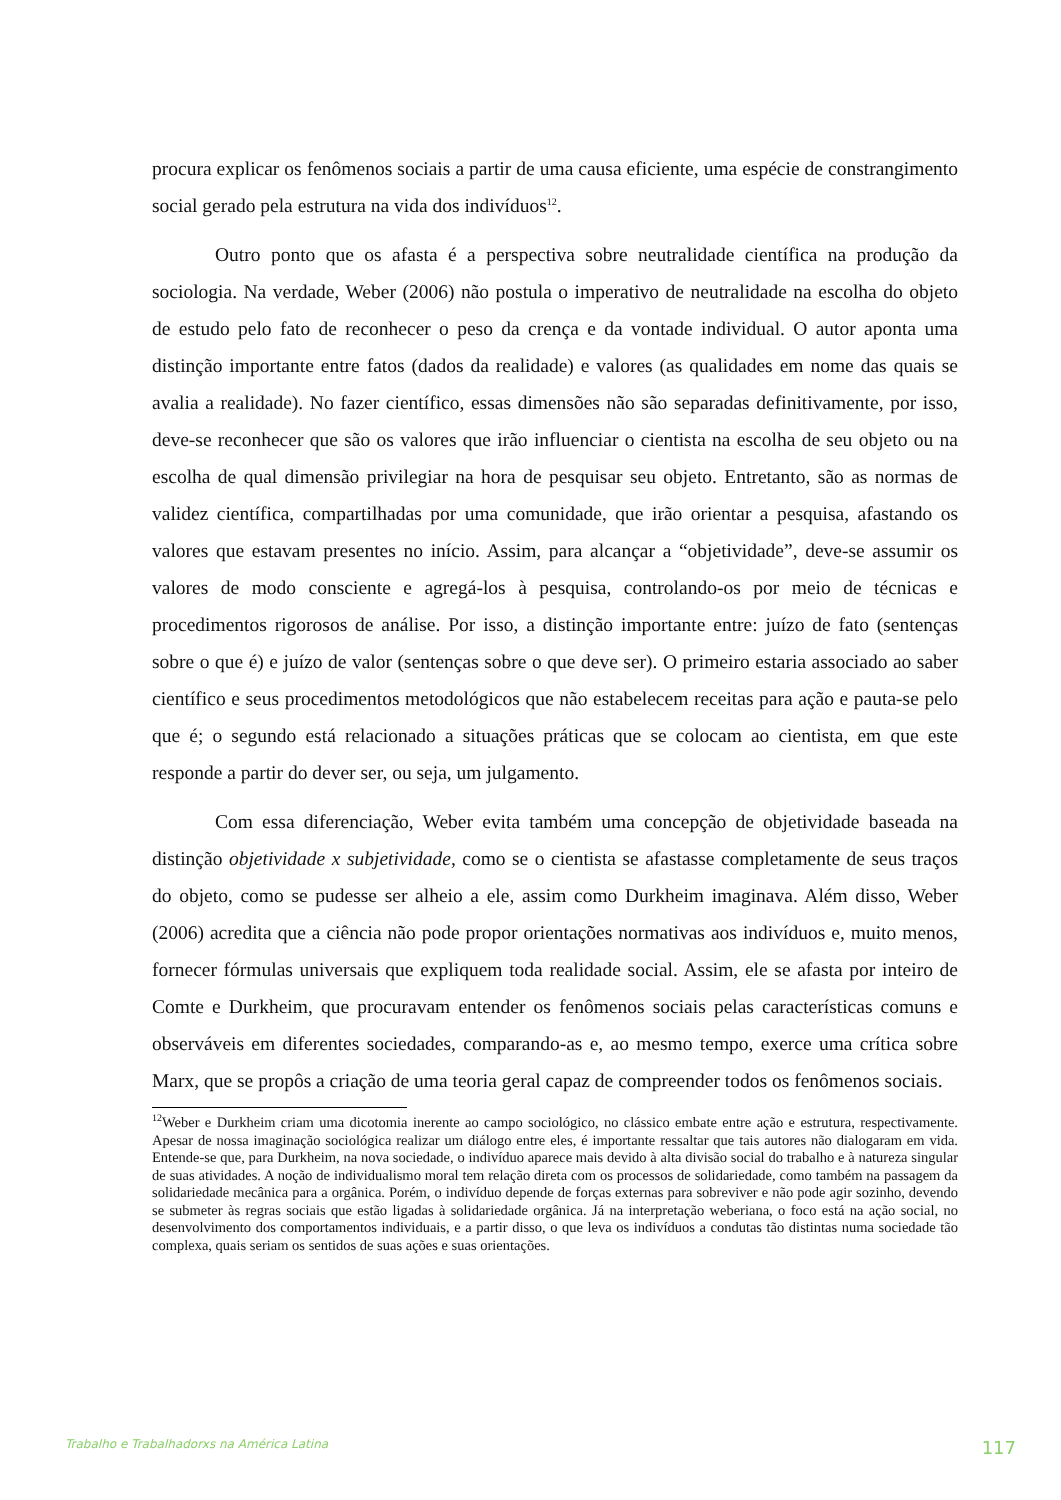procura explicar os fenômenos sociais a partir de uma causa eficiente, uma espécie de constrangimento social gerado pela estrutura na vida dos indivíduos<sup>12</sup>.
Outro ponto que os afasta é a perspectiva sobre neutralidade científica na produção da sociologia. Na verdade, Weber (2006) não postula o imperativo de neutralidade na escolha do objeto de estudo pelo fato de reconhecer o peso da crença e da vontade individual. O autor aponta uma distinção importante entre fatos (dados da realidade) e valores (as qualidades em nome das quais se avalia a realidade). No fazer científico, essas dimensões não são separadas definitivamente, por isso, deve-se reconhecer que são os valores que irão influenciar o cientista na escolha de seu objeto ou na escolha de qual dimensão privilegiar na hora de pesquisar seu objeto. Entretanto, são as normas de validez científica, compartilhadas por uma comunidade, que irão orientar a pesquisa, afastando os valores que estavam presentes no início. Assim, para alcançar a “objetividade”, deve-se assumir os valores de modo consciente e agregá-los à pesquisa, controlando-os por meio de técnicas e procedimentos rigorosos de análise. Por isso, a distinção importante entre: juízo de fato (sentenças sobre o que é) e juízo de valor (sentenças sobre o que deve ser). O primeiro estaria associado ao saber científico e seus procedimentos metodológicos que não estabelecem receitas para ação e pauta-se pelo que é; o segundo está relacionado a situações práticas que se colocam ao cientista, em que este responde a partir do dever ser, ou seja, um julgamento.
Com essa diferenciação, Weber evita também uma concepção de objetividade baseada na distinção objetividade x subjetividade, como se o cientista se afastasse completamente de seus traços do objeto, como se pudesse ser alheio a ele, assim como Durkheim imaginava. Além disso, Weber (2006) acredita que a ciência não pode propor orientações normativas aos indivíduos e, muito menos, fornecer fórmulas universais que expliquem toda realidade social. Assim, ele se afasta por inteiro de Comte e Durkheim, que procuravam entender os fenômenos sociais pelas características comuns e observáveis em diferentes sociedades, comparando-as e, ao mesmo tempo, exerce uma crítica sobre Marx, que se propôs a criação de uma teoria geral capaz de compreender todos os fenômenos sociais.
<sup>12</sup> Weber e Durkheim criam uma dicotomia inerente ao campo sociológico, no clássico embate entre ação e estrutura, respectivamente. Apesar de nossa imaginação sociológica realizar um diálogo entre eles, é importante ressaltar que tais autores não dialogaram em vida. Entende-se que, para Durkheim, na nova sociedade, o indivíduo aparece mais devido à alta divisão social do trabalho e à natureza singular de suas atividades. A noção de individualismo moral tem relação direta com os processos de solidariedade, como também na passagem da solidariedade mecânica para a orgânica. Porém, o indivíduo depende de forças externas para sobreviver e não pode agir sozinho, devendo se submeter às regras sociais que estão ligadas à solidariedade orgânica. Já na interpretação weberiana, o foco está na ação social, no desenvolvimento dos comportamentos individuais, e a partir disso, o que leva os indivíduos a condutas tão distintas numa sociedade tão complexa, quais seriam os sentidos de suas ações e suas orientações.
Trabalho e Trabalhadorxs na América Latina 117